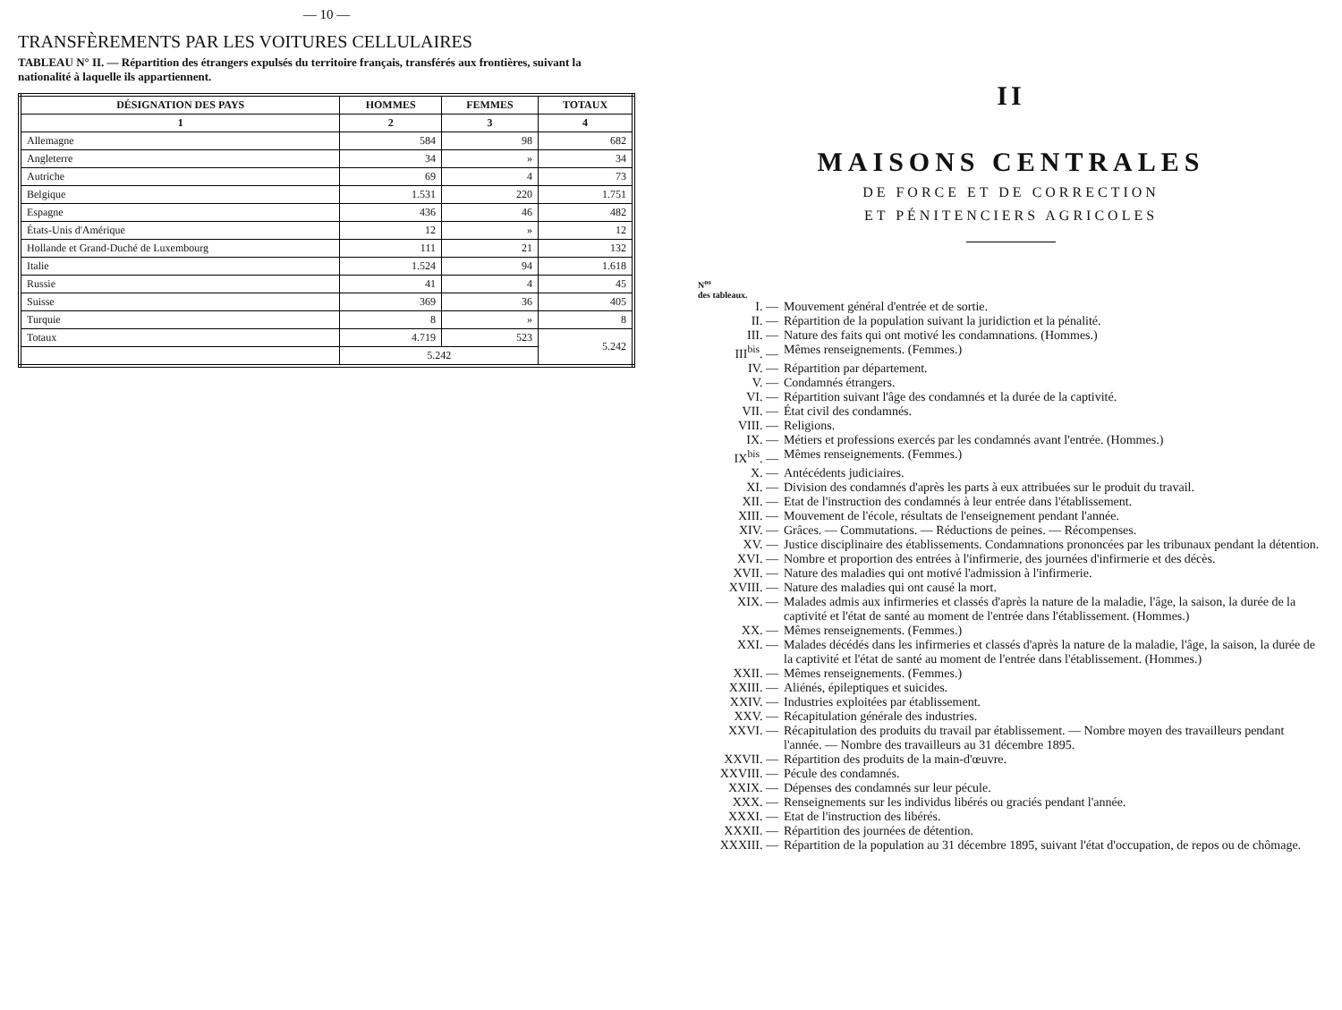— 10 —
TRANSFÈREMENTS PAR LES VOITURES CELLULAIRES
TABLEAU N° II. — Répartition des étrangers expulsés du territoire français, transférés aux frontières, suivant la nationalité à laquelle ils appartiennent.
| DÉSIGNATION DES PAYS | HOMMES | FEMMES | TOTAUX |
| --- | --- | --- | --- |
| 1 | 2 | 3 | 4 |
| Allemagne | 584 | 98 | 682 |
| Angleterre | 34 | » | 34 |
| Autriche | 69 | 4 | 73 |
| Belgique | 1.531 | 220 | 1.751 |
| Espagne | 436 | 46 | 482 |
| États-Unis d'Amérique | 12 | » | 12 |
| Hollande et Grand-Duché de Luxembourg | 111 | 21 | 132 |
| Italie | 1.524 | 94 | 1.618 |
| Russie | 41 | 4 | 45 |
| Suisse | 369 | 36 | 405 |
| Turquie | 8 | » | 8 |
| Totaux | 4.719 | 523 | 5.242 |
| | 5.242 | | |
II
MAISONS CENTRALES
DE FORCE ET DE CORRECTION
ET PÉNITENCIERS AGRICOLES
N<sup>os</sup>
des tableaux.
I. — Mouvement général d'entrée et de sortie.
II. — Répartition de la population suivant la juridiction et la pénalité.
III. — Nature des faits qui ont motivé les condamnations. (Hommes.)
III<sup>bis</sup>. — Mêmes renseignements. (Femmes.)
IV. — Répartition par département.
V. — Condamnés étrangers.
VI. — Répartition suivant l'âge des condamnés et la durée de la captivité.
VII. — État civil des condamnés.
VIII. — Religions.
IX. — Métiers et professions exercés par les condamnés avant l'entrée. (Hommes.)
IX<sup>bis</sup>. — Mêmes renseignements. (Femmes.)
X. — Antécédents judiciaires.
XI. — Division des condamnés d'après les parts à eux attribuées sur le produit du travail.
XII. — Etat de l'instruction des condamnés à leur entrée dans l'établissement.
XIII. — Mouvement de l'école, résultats de l'enseignement pendant l'année.
XIV. — Grâces. — Commutations. — Réductions de peines. — Récompenses.
XV. — Justice disciplinaire des établissements. Condamnations prononcées par les tribunaux pendant la détention.
XVI. — Nombre et proportion des entrées à l'infirmerie, des journées d'infirmerie et des décès.
XVII. — Nature des maladies qui ont motivé l'admission à l'infirmerie.
XVIII. — Nature des maladies qui ont causé la mort.
XIX. — Malades admis aux infirmeries et classés d'après la nature de la maladie, l'âge, la saison, la durée de la captivité et l'état de santé au moment de l'entrée dans l'établissement. (Hommes.)
XX. — Mêmes renseignements. (Femmes.)
XXI. — Malades décédés dans les infirmeries et classés d'après la nature de la maladie, l'âge, la saison, la durée de la captivité et l'état de santé au moment de l'entrée dans l'établissement. (Hommes.)
XXII. — Mêmes renseignements. (Femmes.)
XXIII. — Aliénés, épileptiques et suicides.
XXIV. — Industries exploitées par établissement.
XXV. — Récapitulation générale des industries.
XXVI. — Récapitulation des produits du travail par établissement. — Nombre moyen des travailleurs pendant l'année. — Nombre des travailleurs au 31 décembre 1895.
XXVII. — Répartition des produits de la main-d'œuvre.
XXVIII. — Pécule des condamnés.
XXIX. — Dépenses des condamnés sur leur pécule.
XXX. — Renseignements sur les individus libérés ou graciés pendant l'année.
XXXI. — Etat de l'instruction des libérés.
XXXII. — Répartition des journées de détention.
XXXIII. — Répartition de la population au 31 décembre 1895, suivant l'état d'occupation, de repos ou de chômage.